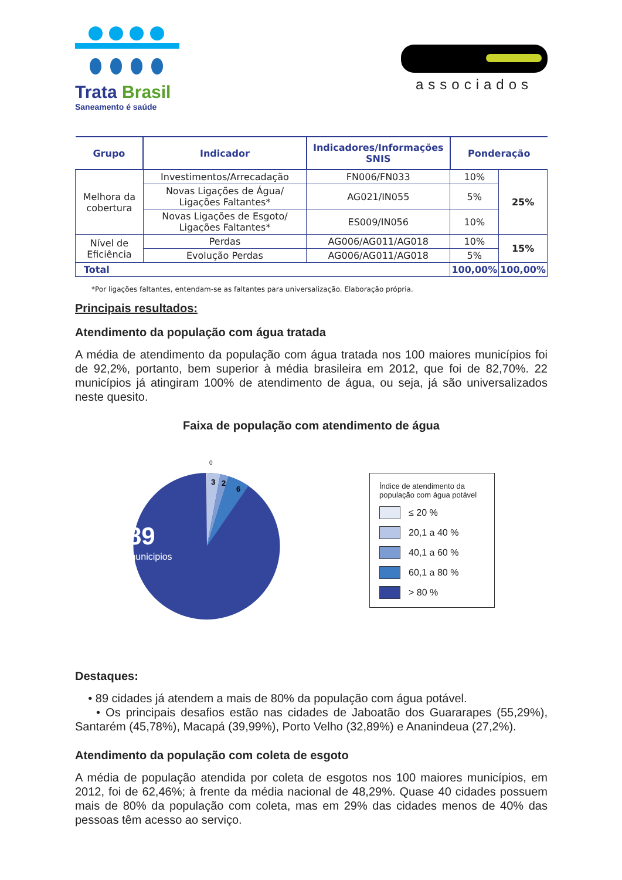Trata Brasil
Saneamento é saúde
associados
| Grupo | Indicador | Indicadores/Informações SNIS | Ponderação | |
| --- | --- | --- | --- | --- |
| Melhora da cobertura | Investimentos/Arrecadação | FN006/FN033 | 10% | 25% |
| | Novas Ligações de Água/ Ligações Faltantes* | AG021/IN055 | 5% | |
| | Novas Ligações de Esgoto/ Ligações Faltantes* | ES009/IN056 | 10% | |
| Nível de Eficiência | Perdas | AG006/AG011/AG018 | 10% | 15% |
| | Evolução Perdas | AG006/AG011/AG018 | 5% | |
| Total | | | 100,00% | 100,00% |
*Por ligações faltantes, entendam-se as faltantes para universalização. Elaboração própria.
Principais resultados:
Atendimento da população com água tratada
A média de atendimento da população com água tratada nos 100 maiores municípios foi de 92,2%, portanto, bem superior à média brasileira em 2012, que foi de 82,70%. 22 municípios já atingiram 100% de atendimento de água, ou seja, já são universalizados neste quesito.
Faixa de população com atendimento de água
0
3
2
6
89
municipios
Índice de atendimento da população com água potável
≤ 20 %
20,1 a 40 %
40,1 a 60 %
60,1 a 80 %
> 80 %
Destaques:
• 89 cidades já atendem a mais de 80% da população com água potável.
• Os principais desafios estão nas cidades de Jaboatão dos Guararapes (55,29%), Santarém (45,78%), Macapá (39,99%), Porto Velho (32,89%) e Ananindeua (27,2%).
Atendimento da população com coleta de esgoto
A média de população atendida por coleta de esgotos nos 100 maiores municípios, em 2012, foi de 62,46%; à frente da média nacional de 48,29%. Quase 40 cidades possuem mais de 80% da população com coleta, mas em 29% das cidades menos de 40% das pessoas têm acesso ao serviço.